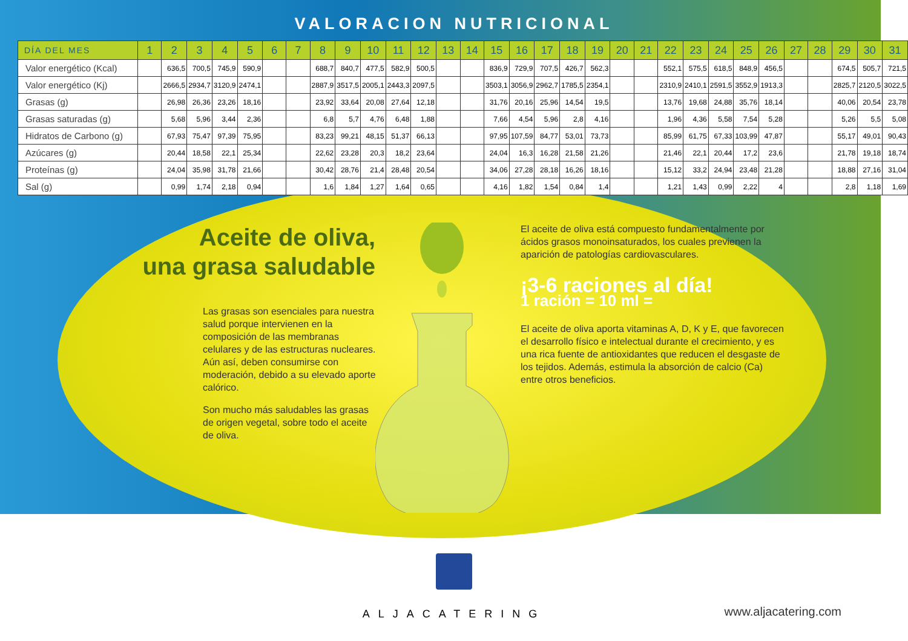VALORACION NUTRICIONAL
| DÍA DEL MES | 1 | 2 | 3 | 4 | 5 | 6 | 7 | 8 | 9 | 10 | 11 | 12 | 13 | 14 | 15 | 16 | 17 | 18 | 19 | 20 | 21 | 22 | 23 | 24 | 25 | 26 | 27 | 28 | 29 | 30 | 31 |
| --- | --- | --- | --- | --- | --- | --- | --- | --- | --- | --- | --- | --- | --- | --- | --- | --- | --- | --- | --- | --- | --- | --- | --- | --- | --- | --- | --- | --- | --- | --- | --- |
| Valor energético (Kcal) | | 636,5 | 700,5 | 745,9 | 590,9 | | | 688,7 | 840,7 | 477,5 | 582,9 | 500,5 | | | 836,9 | 729,9 | 707,5 | 426,7 | 562,3 | | | 552,1 | 575,5 | 618,5 | 848,9 | 456,5 | | | 674,5 | 505,7 | 721,5 |
| Valor energético (Kj) | | 2666,5 | 2934,7 | 3120,9 | 2474,1 | | | 2887,9 | 3517,5 | 2005,1 | 2443,3 | 2097,5 | | | 3503,1 | 3056,9 | 2962,7 | 1785,5 | 2354,1 | | | 2310,9 | 2410,1 | 2591,5 | 3552,9 | 1913,3 | | | 2825,7 | 2120,5 | 3022,5 |
| Grasas (g) | | 26,98 | 26,36 | 23,26 | 18,16 | | | 23,92 | 33,64 | 20,08 | 27,64 | 12,18 | | | 31,76 | 20,16 | 25,96 | 14,54 | 19,5 | | | 13,76 | 19,68 | 24,88 | 35,76 | 18,14 | | | 40,06 | 20,54 | 23,78 |
| Grasas saturadas (g) | | 5,68 | 5,96 | 3,44 | 2,36 | | | 6,8 | 5,7 | 4,76 | 6,48 | 1,88 | | | 7,66 | 4,54 | 5,96 | 2,8 | 4,16 | | | 1,96 | 4,36 | 5,58 | 7,54 | 5,28 | | | 5,26 | 5,5 | 5,08 |
| Hidratos de Carbono (g) | | 67,93 | 75,47 | 97,39 | 75,95 | | | 83,23 | 99,21 | 48,15 | 51,37 | 66,13 | | | 97,95 | 107,59 | 84,77 | 53,01 | 73,73 | | | 85,99 | 61,75 | 67,33 | 103,99 | 47,87 | | | 55,17 | 49,01 | 90,43 |
| Azúcares (g) | | 20,44 | 18,58 | 22,1 | 25,34 | | | 22,62 | 23,28 | 20,3 | 18,2 | 23,64 | | | 24,04 | 16,3 | 16,28 | 21,58 | 21,26 | | | 21,46 | 22,1 | 20,44 | 17,2 | 23,6 | | | 21,78 | 19,18 | 18,74 |
| Proteínas (g) | | 24,04 | 35,98 | 31,78 | 21,66 | | | 30,42 | 28,76 | 21,4 | 28,48 | 20,54 | | | 34,06 | 27,28 | 28,18 | 16,26 | 18,16 | | | 15,12 | 33,2 | 24,94 | 23,48 | 21,28 | | | 18,88 | 27,16 | 31,04 |
| Sal (g) | | 0,99 | 1,74 | 2,18 | 0,94 | | | 1,6 | 1,84 | 1,27 | 1,64 | 0,65 | | | 4,16 | 1,82 | 1,54 | 0,84 | 1,4 | | | 1,21 | 1,43 | 0,99 | 2,22 | 4 | | | 2,8 | 1,18 | 1,69 |
Aceite de oliva,
una grasa saludable
Las grasas son esenciales para nuestra salud porque intervienen en la composición de las membranas celulares y de las estructuras nucleares. Aún así, deben consumirse con moderación, debido a su elevado aporte calórico.
Son mucho más saludables las grasas de origen vegetal, sobre todo el aceite de oliva.
El aceite de oliva está compuesto fundamentalmente por ácidos grasos monoinsaturados, los cuales previenen la aparición de patologías cardiovasculares.
¡3-6 raciones al día!
1 ración = 10 ml =
El aceite de oliva aporta vitaminas A, D, K y E, que favorecen el desarrollo físico e intelectual durante el crecimiento, y es una rica fuente de antioxidantes que reducen el desgaste de los tejidos. Además, estimula la absorción de calcio (Ca) entre otros beneficios.
ALJACATERING
www.aljacatering.com